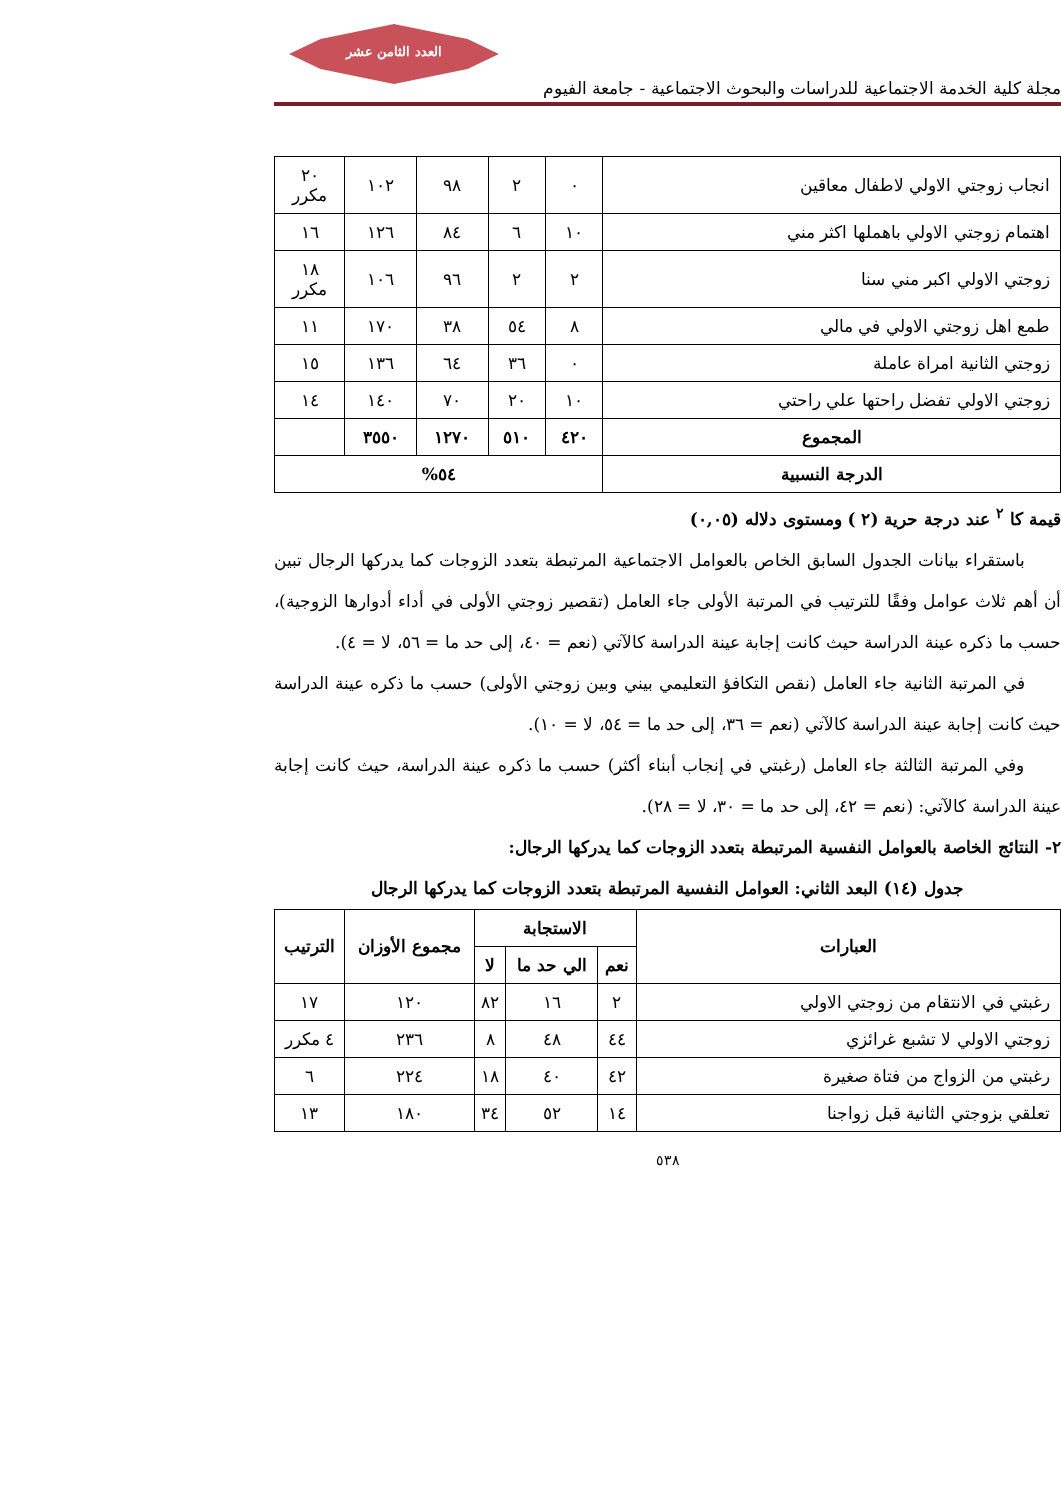العدد الثامن عشر
مجلة كلية الخدمة الاجتماعية للدراسات والبحوث الاجتماعية - جامعة الفيوم
| انجاب زوجتي الاولي لاطفال معاقين | ٠ | ٢ | ٩٨ | ١٠٢ | ٢٠ مكرر |
| اهتمام زوجتي الاولي باهملها اكثر مني | ١٠ | ٦ | ٨٤ | ١٢٦ | ١٦ |
| زوجتي الاولي اكبر مني سنا | ٢ | ٢ | ٩٦ | ١٠٦ | ١٨ مكرر |
| طمع اهل زوجتي الاولي في مالي | ٨ | ٥٤ | ٣٨ | ١٧٠ | ١١ |
| زوجتي الثانية امراة عاملة | ٠ | ٣٦ | ٦٤ | ١٣٦ | ١٥ |
| زوجتي الاولي تفضل راحتها علي راحتي | ١٠ | ٢٠ | ٧٠ | ١٤٠ | ١٤ |
| المجموع | ٤٢٠ | ٥١٠ | ١٢٧٠ | ٣٥٥٠ | |
| الدرجة النسبية | ٥٤% | | | | |
قيمة كا <sup>٢</sup> عند درجة حرية (٢ ) ومستوى دلاله (٠,٠٥)
باستقراء بيانات الجدول السابق الخاص بالعوامل الاجتماعية المرتبطة بتعدد الزوجات كما يدركها الرجال تبين أن أهم ثلاث عوامل وفقًا للترتيب في المرتبة الأولى جاء العامل (تقصير زوجتي الأولى في أداء أدوارها الزوجية)، حسب ما ذكره عينة الدراسة حيث كانت إجابة عينة الدراسة كالآتي (نعم = ٤٠، إلى حد ما = ٥٦، لا = ٤).
في المرتبة الثانية جاء العامل (نقص التكافؤ التعليمي بيني وبين زوجتي الأولى) حسب ما ذكره عينة الدراسة حيث كانت إجابة عينة الدراسة كالآتي (نعم = ٣٦، إلى حد ما = ٥٤، لا = ١٠).
وفي المرتبة الثالثة جاء العامل (رغبتي في إنجاب أبناء أكثر) حسب ما ذكره عينة الدراسة، حيث كانت إجابة عينة الدراسة كالآتي: (نعم = ٤٢، إلى حد ما = ٣٠، لا = ٢٨).
٢- النتائج الخاصة بالعوامل النفسية المرتبطة بتعدد الزوجات كما يدركها الرجال:
جدول (١٤) البعد الثاني: العوامل النفسية المرتبطة بتعدد الزوجات كما يدركها الرجال
| العبارات | الاستجابة | | | مجموع الأوزان | الترتيب |
| --- | --- | --- | --- | --- | --- |
| | نعم | الي حد ما | لا | | |
| رغبتي في الانتقام من زوجتي الاولي | ٢ | ١٦ | ٨٢ | ١٢٠ | ١٧ |
| زوجتي الاولي لا تشبع غرائزي | ٤٤ | ٤٨ | ٨ | ٢٣٦ | ٤ مكرر |
| رغبتي من الزواج من فتاة صغيرة | ٤٢ | ٤٠ | ١٨ | ٢٢٤ | ٦ |
| تعلقي بزوجتي الثانية قبل زواجنا | ١٤ | ٥٢ | ٣٤ | ١٨٠ | ١٣ |
٥٣٨